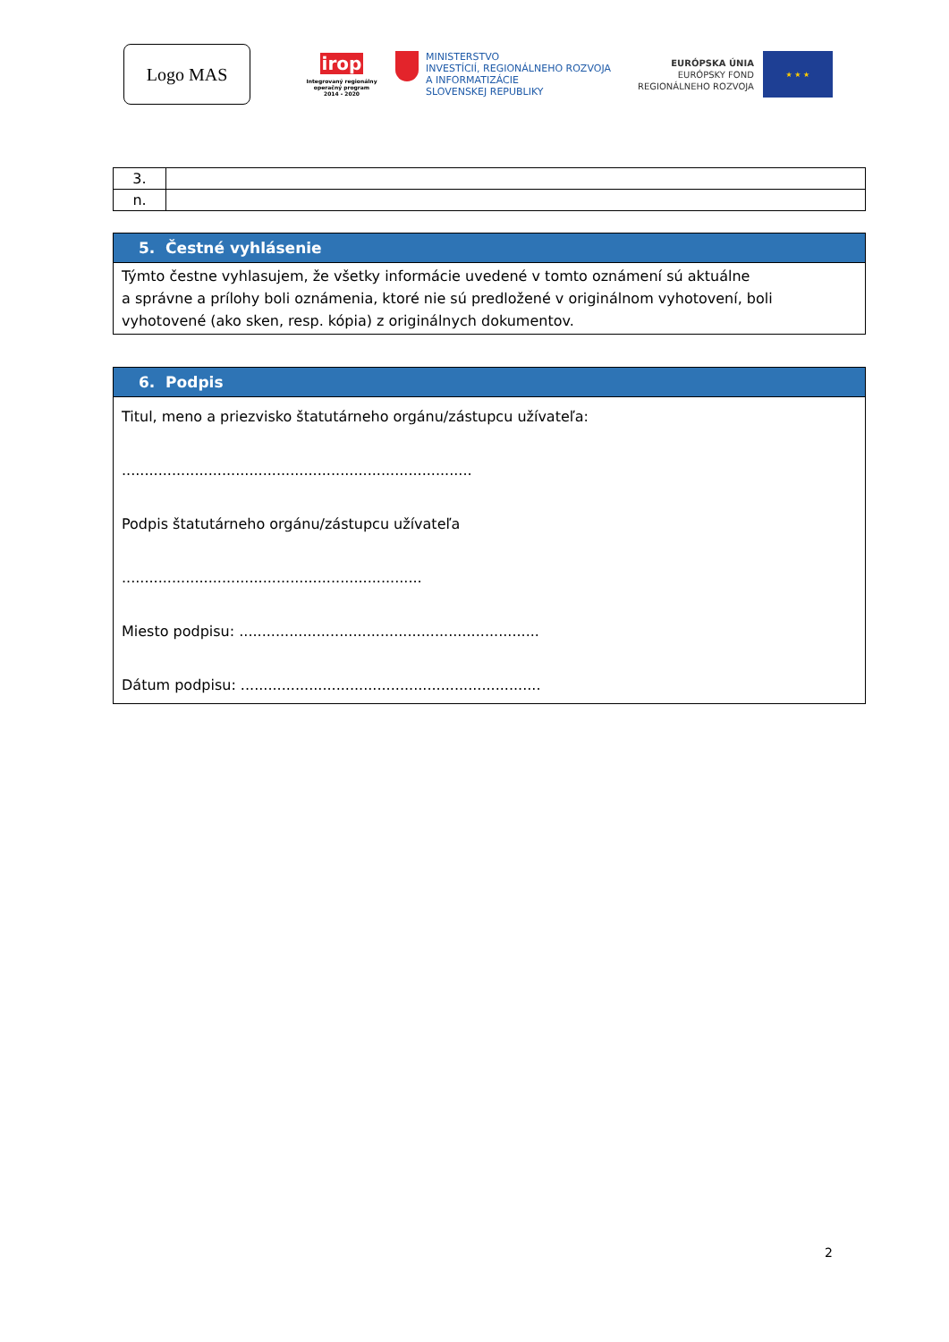Logo MAS
irop
Integrovaný regionálny operačný program
2014 - 2020
MINISTERSTVO
INVESTÍCIÍ, REGIONÁLNEHO ROZVOJA
A INFORMATIZÁCIE
SLOVENSKEJ REPUBLIKY
EURÓPSKA ÚNIA
EURÓPSKY FOND
REGIONÁLNEHO ROZVOJA
★ ★ ★
| 3. | |
| n. | |
| 5. Čestné vyhlásenie |
| Týmto čestne vyhlasujem, že všetky informácie uvedené v tomto oznámení sú aktuálne a správne a prílohy boli oznámenia, ktoré nie sú predložené v originálnom vyhotovení, boli vyhotovené (ako sken, resp. kópia) z originálnych dokumentov. |
| 6. Podpis |
| Titul, meno a priezvisko štatutárneho orgánu/zástupcu užívateľa: ............................................................................. Podpis štatutárneho orgánu/zástupcu užívateľa .................................................................. Miesto podpisu: .................................................................. Dátum podpisu: .................................................................. |
2